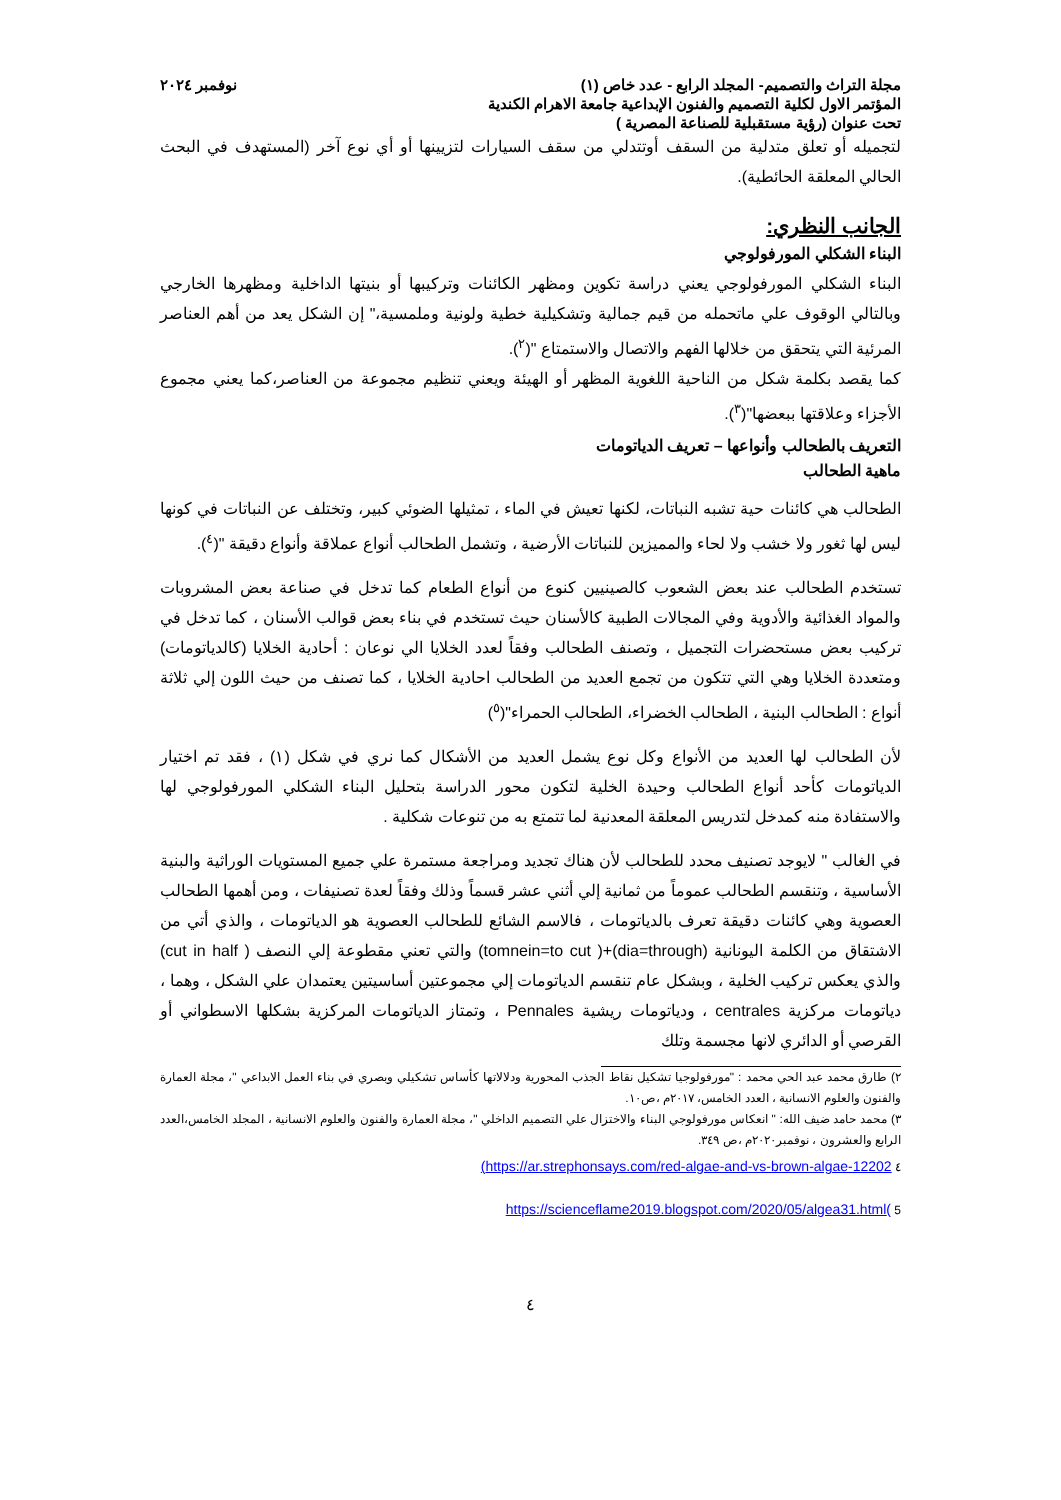مجلة التراث والتصميم- المجلد الرابع - عدد خاص (١) نوفمبر ٢٠٢٤
المؤتمر الاول لكلية التصميم والفنون الإبداعية جامعة الاهرام الكندية
تحت عنوان (رؤية مستقبلية للصناعة المصرية )
لتجميله أو تعلق متدلية من السقف أوتتدلي من سقف السيارات لتزيينها أو أي نوع آخر (المستهدف في البحث الحالي المعلقة الحائطية).
الجانب النظري:
البناء الشكلي المورفولوجي
البناء الشكلي المورفولوجي يعني دراسة تكوين ومظهر الكائنات وتركيبها أو بنيتها الداخلية ومظهرها الخارجي وبالتالي الوقوف علي ماتحمله من قيم جمالية وتشكيلية خطية ولونية وملمسية،" إن الشكل يعد من أهم العناصر المرئية التي يتحقق من خلالها الفهم والاتصال والاستمتاع "(<sup>٢</sup>).
كما يقصد بكلمة شكل من الناحية اللغوية المظهر أو الهيئة ويعني تنظيم مجموعة من العناصر،كما يعني مجموع الأجزاء وعلاقتها ببعضها"(<sup>٣</sup>).
التعريف بالطحالب وأنواعها – تعريف الدياتومات
ماهية الطحالب
الطحالب هي كائنات حية تشبه النباتات، لكنها تعيش في الماء ، تمثيلها الضوئي كبير، وتختلف عن النباتات في كونها ليس لها ثغور ولا خشب ولا لحاء والمميزين للنباتات الأرضية ، وتشمل الطحالب أنواع عملاقة وأنواع دقيقة "(<sup>٤</sup>).
تستخدم الطحالب عند بعض الشعوب كالصينيين كنوع من أنواع الطعام كما تدخل في صناعة بعض المشروبات والمواد الغذائية والأدوية وفي المجالات الطبية كالأسنان حيث تستخدم في بناء بعض قوالب الأسنان ، كما تدخل في تركيب بعض مستحضرات التجميل ، وتصنف الطحالب وفقاً لعدد الخلايا الي نوعان : أحادية الخلايا (كالدياتومات) ومتعددة الخلايا وهي التي تتكون من تجمع العديد من الطحالب احادية الخلايا ، كما تصنف من حيث اللون إلي ثلاثة أنواع : الطحالب البنية ، الطحالب الخضراء، الطحالب الحمراء"(<sup>٥</sup>)
لأن الطحالب لها العديد من الأنواع وكل نوع يشمل العديد من الأشكال كما نري في شكل (١) ، فقد تم اختيار الدياتومات كأحد أنواع الطحالب وحيدة الخلية لتكون محور الدراسة بتحليل البناء الشكلي المورفولوجي لها والاستفادة منه كمدخل لتدريس المعلقة المعدنية لما تتمتع به من تنوعات شكلية .
في الغالب " لايوجد تصنيف محدد للطحالب لأن هناك تجديد ومراجعة مستمرة علي جميع المستويات الوراثية والبنية الأساسية ، وتنقسم الطحالب عموماً من ثمانية إلي أثني عشر قسماً وذلك وفقاً لعدة تصنيفات ، ومن أهمها الطحالب العصوية وهي كائنات دقيقة تعرف بالدياتومات ، فالاسم الشائع للطحالب العصوية هو الدياتومات ، والذي أتي من الاشتقاق من الكلمة اليونانية (dia=through)+( tomnein=to cut) والتي تعني مقطوعة إلي النصف ( cut in half) والذي يعكس تركيب الخلية ، وبشكل عام تنقسم الدياتومات إلي مجموعتين أساسيتين يعتمدان علي الشكل ، وهما ، دياتومات مركزية centrales ، ودياتومات ريشية Pennales ، وتمتاز الدياتومات المركزية بشكلها الاسطواني أو القرصي أو الدائري لانها مجسمة وتلك
٢) طارق محمد عبد الحي محمد : "مورفولوجيا تشكيل نقاط الجذب المحورية ودلالاتها كأساس تشكيلي وبصري في بناء العمل الابداعي "، مجلة العمارة والفنون والعلوم الانسانية ، العدد الخامس، ٢٠١٧م ،ص١٠.
٣) محمد حامد ضيف الله: " انعكاس مورفولوجي البناء والاختزال علي التصميم الداخلي "، مجلة العمارة والفنون والعلوم الانسانية ، المجلد الخامس،العدد الرابع والعشرون ، نوفمبر٢٠٢٠م ،ص ٣٤٩.
٤ https://ar.strephonsays.com/red-algae-and-vs-brown-algae-12202)
5 )https://scienceflame2019.blogspot.com/2020/05/algea31.html
٤